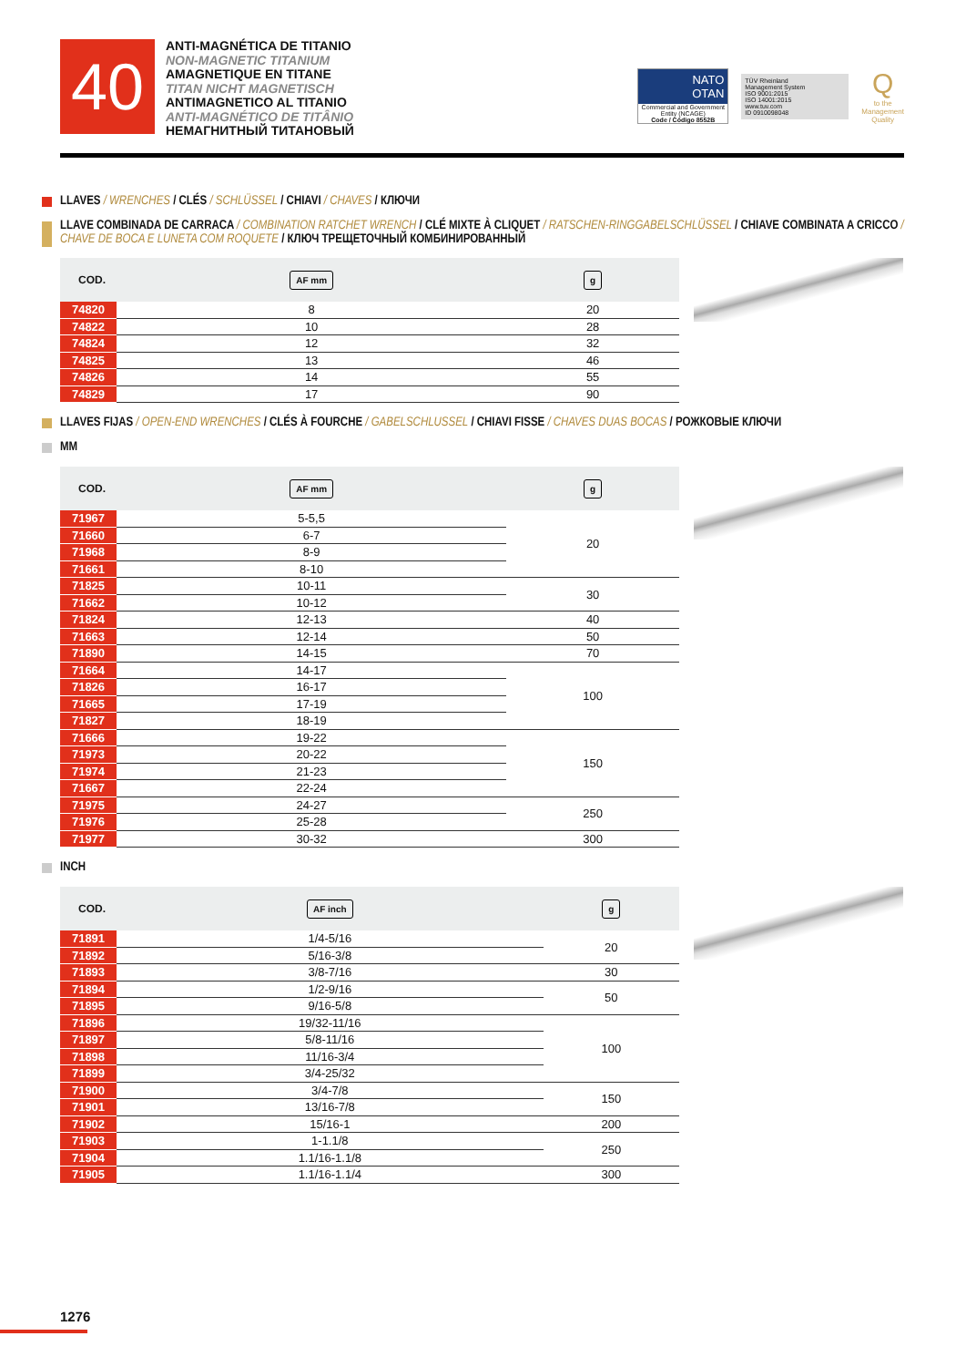40
ANTI-MAGNÉTICA DE TITANIO
NON-MAGNETIC TITANIUM
AMAGNETIQUE EN TITANE
TITAN NICHT MAGNETISCH
ANTIMAGNETICO AL TITANIO
ANTI-MAGNÉTICO DE TITÂNIO
НЕМАГНИТНЫЙ ТИТАНОВЫЙ
NATO
OTAN
Commercial and Government Entity (NCAGE)
Code / Código 8552B
TÜV Rheinland
Management System
ISO 9001:2015
ISO 14001:2015
www.tuv.com
ID 0910098048
Q
to the
Management
Quality
LLAVES / WRENCHES / CLÉS / SCHLÜSSEL / CHIAVI / CHAVES / КЛЮЧИ
LLAVE COMBINADA DE CARRACA / COMBINATION RATCHET WRENCH / CLÉ MIXTE À CLIQUET / RATSCHEN-RINGGABELSCHLÜSSEL / CHIAVE COMBINATA A CRICCO / CHAVE DE BOCA E LUNETA COM ROQUETE / КЛЮЧ ТРЕЩЕТОЧНЫЙ КОМБИНИРОВАННЫЙ
| COD. | AF mm | g |
| --- | --- | --- |
| 74820 | 8 | 20 |
| 74822 | 10 | 28 |
| 74824 | 12 | 32 |
| 74825 | 13 | 46 |
| 74826 | 14 | 55 |
| 74829 | 17 | 90 |
LLAVES FIJAS / OPEN-END WRENCHES / CLÉS À FOURCHE / GABELSCHLUSSEL / CHIAVI FISSE / CHAVES DUAS BOCAS / РОЖКОВЫЕ КЛЮЧИ
MM
| COD. | AF mm | g |
| --- | --- | --- |
| 71967 | 5-5,5 | 20 |
| 71660 | 6-7 | |
| 71968 | 8-9 | |
| 71661 | 8-10 | |
| 71825 | 10-11 | 30 |
| 71662 | 10-12 | |
| 71824 | 12-13 | 40 |
| 71663 | 12-14 | 50 |
| 71890 | 14-15 | 70 |
| 71664 | 14-17 | 100 |
| 71826 | 16-17 | |
| 71665 | 17-19 | |
| 71827 | 18-19 | |
| 71666 | 19-22 | 150 |
| 71973 | 20-22 | |
| 71974 | 21-23 | |
| 71667 | 22-24 | |
| 71975 | 24-27 | 250 |
| 71976 | 25-28 | |
| 71977 | 30-32 | 300 |
INCH
| COD. | AF inch | g |
| --- | --- | --- |
| 71891 | 1/4-5/16 | 20 |
| 71892 | 5/16-3/8 | |
| 71893 | 3/8-7/16 | 30 |
| 71894 | 1/2-9/16 | 50 |
| 71895 | 9/16-5/8 | |
| 71896 | 19/32-11/16 | 100 |
| 71897 | 5/8-11/16 | |
| 71898 | 11/16-3/4 | |
| 71899 | 3/4-25/32 | |
| 71900 | 3/4-7/8 | 150 |
| 71901 | 13/16-7/8 | |
| 71902 | 15/16-1 | 200 |
| 71903 | 1-1.1/8 | 250 |
| 71904 | 1.1/16-1.1/8 | |
| 71905 | 1.1/16-1.1/4 | 300 |
1276